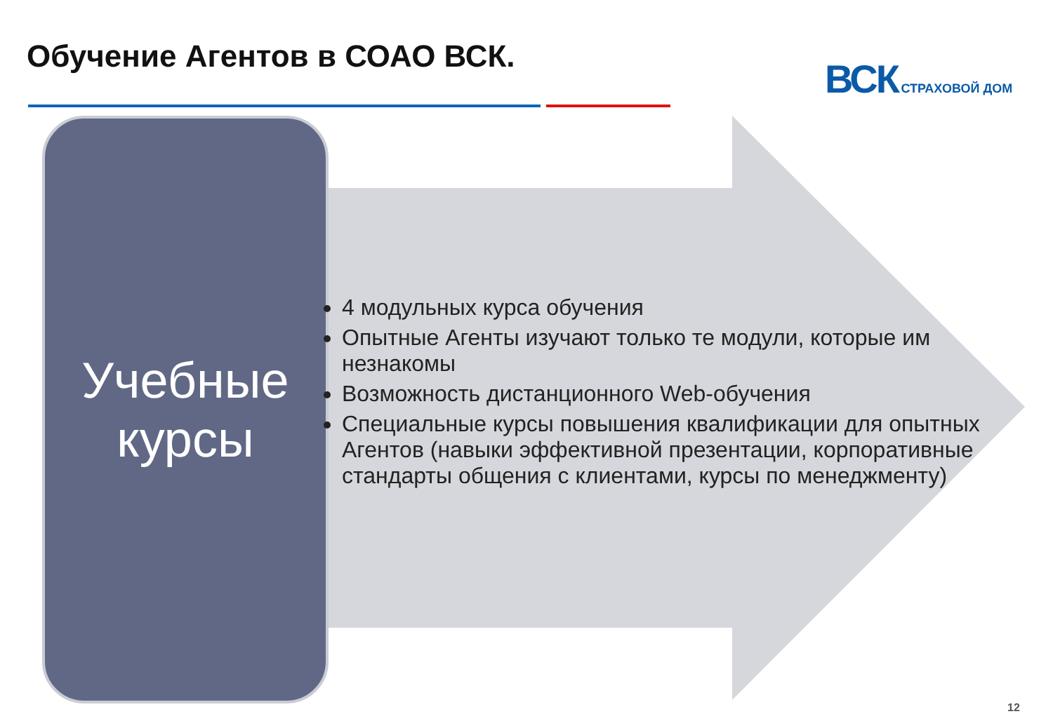Обучение Агентов в СОАО ВСК. ВСК СТРАХОВОЙ ДОМ
Учебные
курсы
4 модульных курса обучения
Опытные Агенты изучают только те модули, которые им незнакомы
Возможность дистанционного Web-обучения
Специальные курсы повышения квалификации для опытных Агентов (навыки эффективной презентации, корпоративные стандарты общения с клиентами, курсы по менеджменту)
12